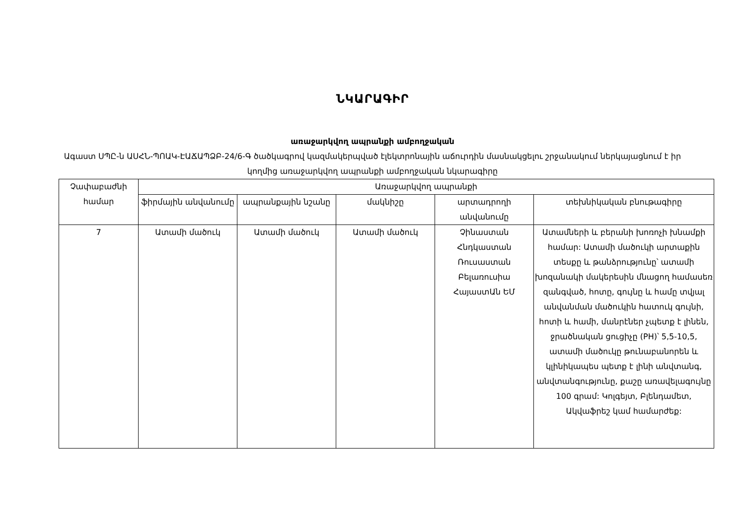ՆԿԱՐԱԳԻՐ
առաջարկվող ապրանքի ամբողջական
Ագաստ ՍՊԸ-ն ԱՍՀՆ-ՊՈԱԿ-ԷԱՃԱՊՁԲ-24/6-Գ ծածկագրով կազմակերպված էլեկտրոնային աճուրդին մասնակցելու շրջանակում ներկայացնում է իր կողմից առաջարկվող ապրանքի ամբողջական նկարագիրը
| Չափաբաժնի համար | Առաջարկվող ապրանքի | | | | |
| --- | --- | --- | --- | --- | --- |
| | ֆիրմային անվանումը | ապրանքային նշանը | մակնիշը | արտադրողի անվանումը | տեխնիկական բնութագիրը |
| 7 | Ատամի մածուկ | Ատամի մածուկ | Ատամի մածուկ | Չինաստան Հնդկաստան Ռուսաստան Բելառուսիա ՀայաստԱն ԵՄ | Ատամների և բերանի խոռոչի խնամքի համար: Ատամի մածուկի արտաքին տեսքը և թանձրությունը՝ ատամի խոզանակի մակերեսին մնացող համասեռ զանգված, հոտը, գույնը և համը տվյալ անվանման մածուկին հատուկ գույնի, հոտի և համի, մանրէներ չպետք է լինեն, ջրածնական ցուցիչը (PH)՝ 5,5-10,5, ատամի մածուկը թունաբանորեն և կլինիկապես պետք է լինի անվտանգ, անվտանգությունը, քաշը առավելագույնը 100 գրամ: Կոլգեյտ, Բլենդամետ, Ակվաֆրեշ կամ համարժեք: |